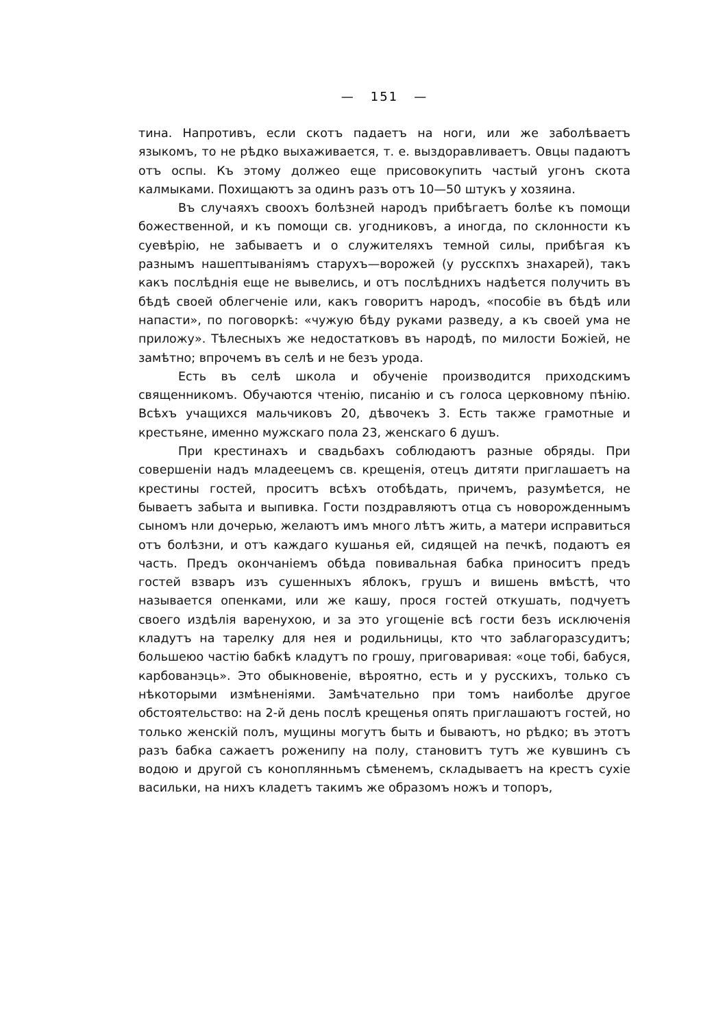— 151 —
тина. Напротивъ, если скотъ падаетъ на ноги, или же заболѣваетъ языкомъ, то не рѣдко выхаживается, т. е. выздоравливаетъ. Овцы падаютъ отъ оспы. Къ этому должео еще присовокупить частый угонъ скота калмыками. Похищаютъ за одинъ разъ отъ 10—50 штукъ у хозяина.
Въ случаяхъ своохъ болѣзней народъ прибѣгаетъ болѣе къ помощи божественной, и къ помощи св. угодниковъ, а иногда, по склонности къ суевѣрію, не забываетъ и о служителяхъ темной силы, прибѣгая къ разнымъ нашептываніямъ старухъ—ворожей (у русскпхъ знахарей), такъ какъ послѣднія еще не вывелись, и отъ послѣднихъ надѣется получить въ бѣдѣ своей облегченіе или, какъ говоритъ народъ, «пособіе въ бѣдѣ или напасти», по поговоркѣ: «чужую бѣду руками разведу, а къ своей ума не приложу». Тѣлесныхъ же недостатковъ въ народѣ, по милости Божіей, не замѣтно; впрочемъ въ селѣ и не безъ урода.
Есть въ селѣ школа и обученіе производится приходскимъ священникомъ. Обучаются чтенію, писанію и съ голоса церковному пѣнію. Всѣхъ учащихся мальчиковъ 20, дѣвочекъ 3. Есть также грамотные и крестьяне, именно мужскаго пола 23, женскаго 6 душъ.
При крестинахъ и свадьбахъ соблюдаютъ разные обряды. При совершеніи надъ младеецемъ св. крещенія, отецъ дитяти приглашаетъ на крестины гостей, проситъ всѣхъ отобѣдать, причемъ, разумѣется, не бываетъ забыта и выпивка. Гости поздравляютъ отца съ новорожденнымъ сыномъ нли дочерью, желаютъ имъ много лѣтъ жить, а матери исправиться отъ болѣзни, и отъ каждаго кушанья ей, сидящей на печкѣ, подаютъ ея часть. Предъ окончаніемъ обѣда повивальная бабка приноситъ предъ гостей взваръ изъ сушенныхъ яблокъ, грушъ и вишень вмѣстѣ, что называется опенками, или же кашу, прося гостей откушать, подчуетъ своего издѣлія варенухою, и за это угощеніе всѣ гости безъ исключенія кладутъ на тарелку для нея и родильницы, кто что заблагоразсудитъ; большеюо частію бабкѣ кладутъ по грошу, приговаривая: «оце тобі, бабуся, карбованэць». Это обыкновеніе, вѣроятно, есть и у русскихъ, только съ нѣкоторыми измѣненіями. Замѣчательно при томъ наиболѣе другое обстоятельство: на 2-й день послѣ крещенья опять приглашаютъ гостей, но только женскій полъ, мущины могутъ быть и бываютъ, но рѣдко; въ этотъ разъ бабка сажаетъ роженипу на полу, становитъ тутъ же кувшинъ съ водою и другой съ коноплянньмъ сѣменемъ, складываетъ на крестъ сухіе васильки, на нихъ кладетъ такимъ же образомъ ножъ и топоръ,